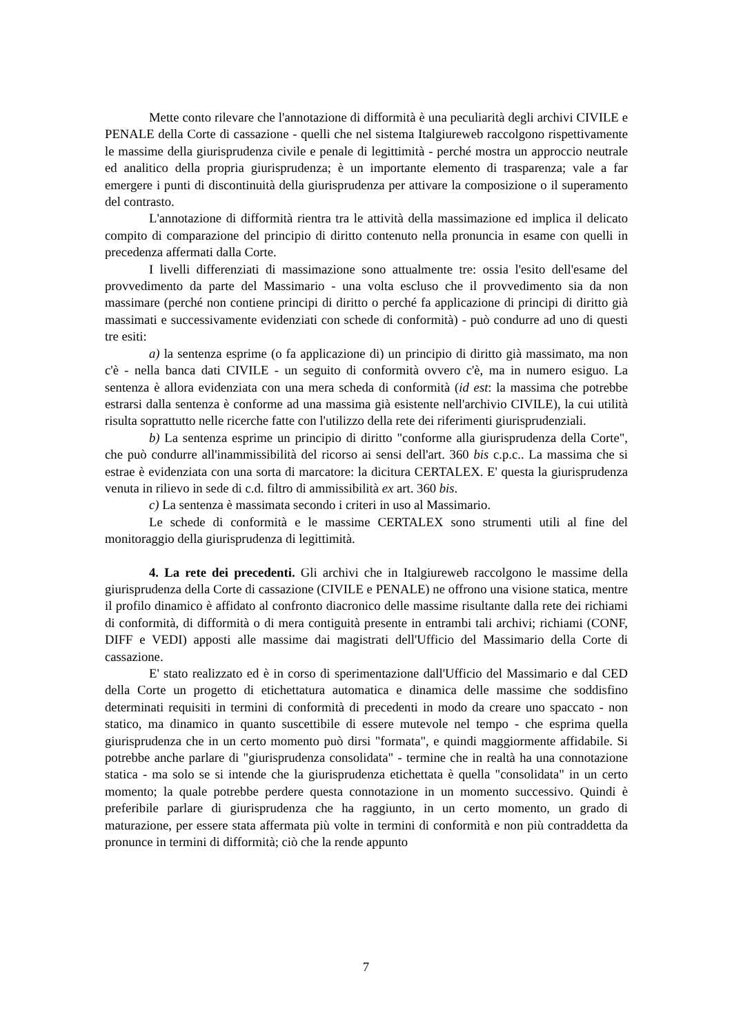Mette conto rilevare che l'annotazione di difformità è una peculiarità degli archivi CIVILE e PENALE della Corte di cassazione - quelli che nel sistema Italgiureweb raccolgono rispettivamente le massime della giurisprudenza civile e penale di legittimità - perché mostra un approccio neutrale ed analitico della propria giurisprudenza; è un importante elemento di trasparenza; vale a far emergere i punti di discontinuità della giurisprudenza per attivare la composizione o il superamento del contrasto.
L'annotazione di difformità rientra tra le attività della massimazione ed implica il delicato compito di comparazione del principio di diritto contenuto nella pronuncia in esame con quelli in precedenza affermati dalla Corte.
I livelli differenziati di massimazione sono attualmente tre: ossia l'esito dell'esame del provvedimento da parte del Massimario - una volta escluso che il provvedimento sia da non massimare (perché non contiene principi di diritto o perché fa applicazione di principi di diritto già massimati e successivamente evidenziati con schede di conformità) - può condurre ad uno di questi tre esiti:
a) la sentenza esprime (o fa applicazione di) un principio di diritto già massimato, ma non c'è - nella banca dati CIVILE - un seguito di conformità ovvero c'è, ma in numero esiguo. La sentenza è allora evidenziata con una mera scheda di conformità (id est: la massima che potrebbe estrarsi dalla sentenza è conforme ad una massima già esistente nell'archivio CIVILE), la cui utilità risulta soprattutto nelle ricerche fatte con l'utilizzo della rete dei riferimenti giurisprudenziali.
b) La sentenza esprime un principio di diritto "conforme alla giurisprudenza della Corte", che può condurre all'inammissibilità del ricorso ai sensi dell'art. 360 bis c.p.c.. La massima che si estrae è evidenziata con una sorta di marcatore: la dicitura CERTALEX. E' questa la giurisprudenza venuta in rilievo in sede di c.d. filtro di ammissibilità ex art. 360 bis.
c) La sentenza è massimata secondo i criteri in uso al Massimario.
Le schede di conformità e le massime CERTALEX sono strumenti utili al fine del monitoraggio della giurisprudenza di legittimità.
4. La rete dei precedenti. Gli archivi che in Italgiureweb raccolgono le massime della giurisprudenza della Corte di cassazione (CIVILE e PENALE) ne offrono una visione statica, mentre il profilo dinamico è affidato al confronto diacronico delle massime risultante dalla rete dei richiami di conformità, di difformità o di mera contiguità presente in entrambi tali archivi; richiami (CONF, DIFF e VEDI) apposti alle massime dai magistrati dell'Ufficio del Massimario della Corte di cassazione.
E' stato realizzato ed è in corso di sperimentazione dall'Ufficio del Massimario e dal CED della Corte un progetto di etichettatura automatica e dinamica delle massime che soddisfino determinati requisiti in termini di conformità di precedenti in modo da creare uno spaccato - non statico, ma dinamico in quanto suscettibile di essere mutevole nel tempo - che esprima quella giurisprudenza che in un certo momento può dirsi "formata", e quindi maggiormente affidabile. Si potrebbe anche parlare di "giurisprudenza consolidata" - termine che in realtà ha una connotazione statica - ma solo se si intende che la giurisprudenza etichettata è quella "consolidata" in un certo momento; la quale potrebbe perdere questa connotazione in un momento successivo. Quindi è preferibile parlare di giurisprudenza che ha raggiunto, in un certo momento, un grado di maturazione, per essere stata affermata più volte in termini di conformità e non più contraddetta da pronunce in termini di difformità; ciò che la rende appunto
7